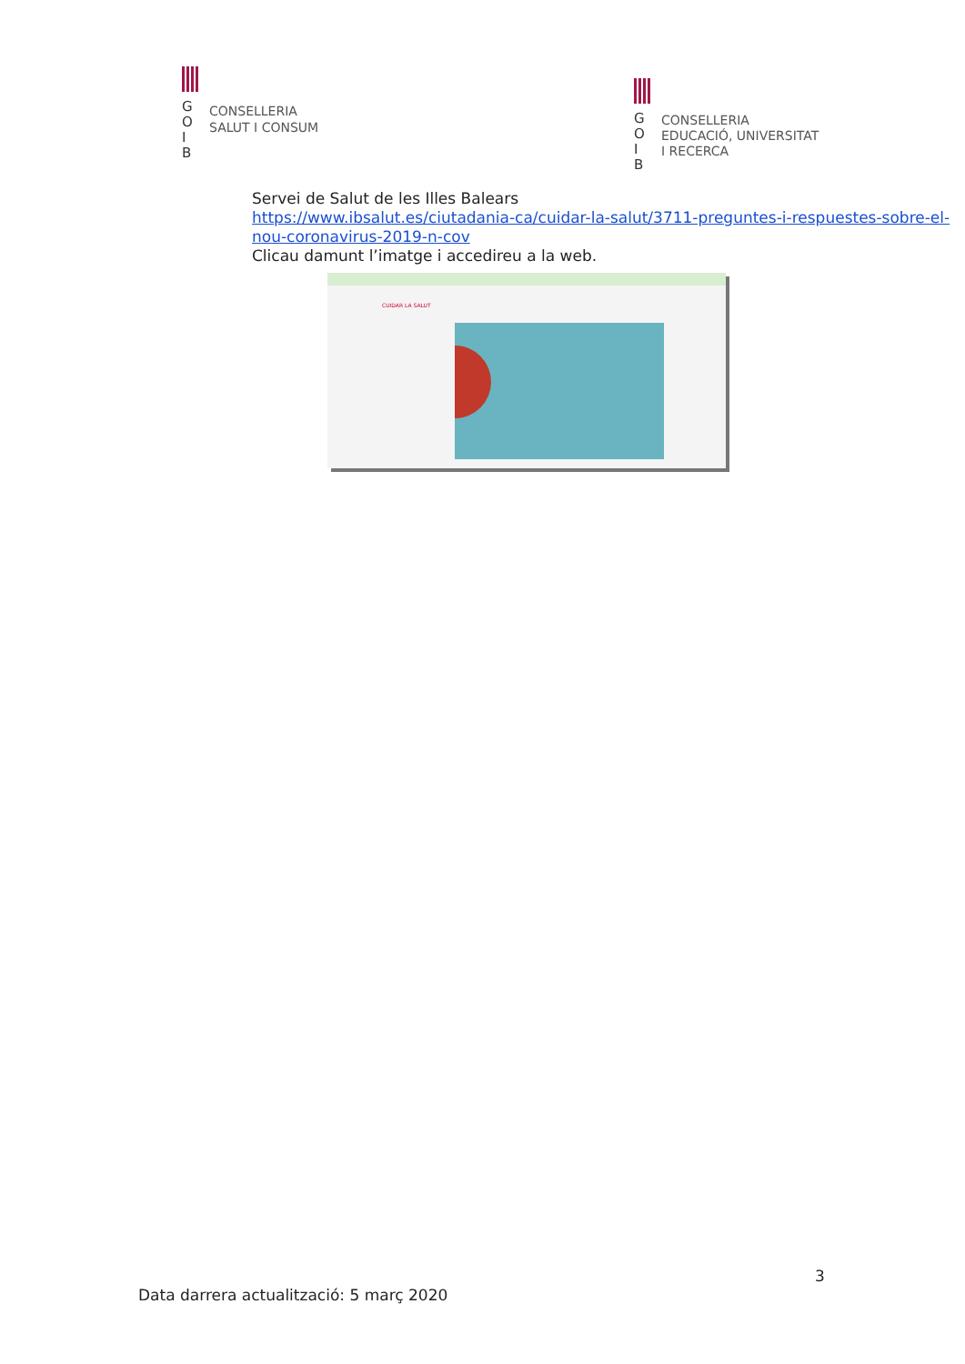GOIB
CONSELLERIA
SALUT I CONSUM
GOIB
CONSELLERIA
EDUCACIÓ, UNIVERSITAT
I RECERCA
Servei de Salut de les Illes Balears
https://www.ibsalut.es/ciutadania-ca/cuidar-la-salut/3711-preguntes-i-respuestes-sobre-el-nou-coronavirus-2019-n-cov
Clicau damunt l’imatge i accedireu a la web.
CUIDAR LA SALUT
3
Data darrera actualització: 5 març 2020